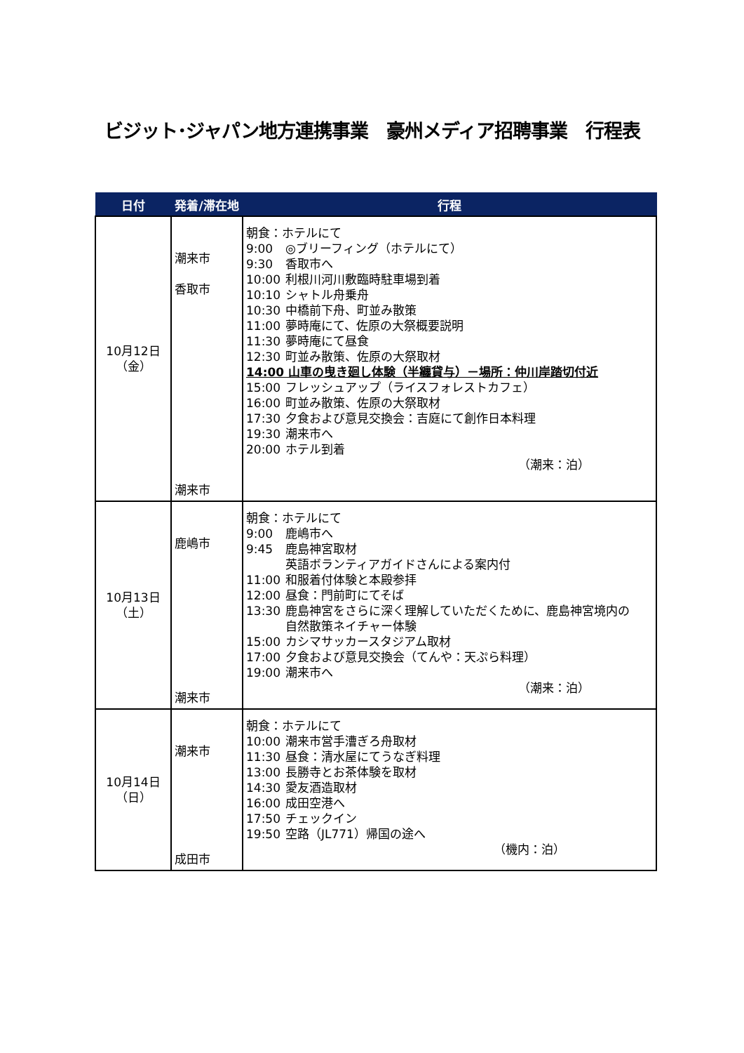ビジット･ジャパン地方連携事業　豪州メディア招聘事業　行程表
| 日付 | 発着/滞在地 | 行程 |
| --- | --- | --- |
| 10月12日 （金） | 潮来市 香取市 潮来市 | 朝食：ホテルにて 9:00 ◎ブリーフィング（ホテルにて） 9:30 香取市へ 10:00 利根川河川敷臨時駐車場到着 10:10 シャトル舟乗舟 10:30 中橋前下舟、町並み散策 11:00 夢時庵にて、佐原の大祭概要説明 11:30 夢時庵にて昼食 12:30 町並み散策、佐原の大祭取材 14:00 山車の曳き廻し体験（半纏貸与）－場所：仲川岸踏切付近 15:00 フレッシュアップ（ライスフォレストカフェ） 16:00 町並み散策、佐原の大祭取材 17:30 夕食および意見交換会：吉庭にて創作日本料理 19:30 潮来市へ 20:00 ホテル到着 （潮来：泊） |
| 10月13日 （土） | 鹿嶋市 潮来市 | 朝食：ホテルにて 9:00 鹿嶋市へ 9:45 鹿島神宮取材 英語ボランティアガイドさんによる案内付 11:00 和服着付体験と本殿参拝 12:00 昼食：門前町にてそば 13:30 鹿島神宮をさらに深く理解していただくために、鹿島神宮境内の 自然散策ネイチャー体験 15:00 カシマサッカースタジアム取材 17:00 夕食および意見交換会（てんや：天ぷら料理） 19:00 潮来市へ （潮来：泊） |
| 10月14日 （日） | 潮来市 成田市 | 朝食：ホテルにて 10:00 潮来市営手漕ぎろ舟取材 11:30 昼食：清水屋にてうなぎ料理 13:00 長勝寺とお茶体験を取材 14:30 愛友酒造取材 16:00 成田空港へ 17:50 チェックイン 19:50 空路（JL771）帰国の途へ （機内：泊） |